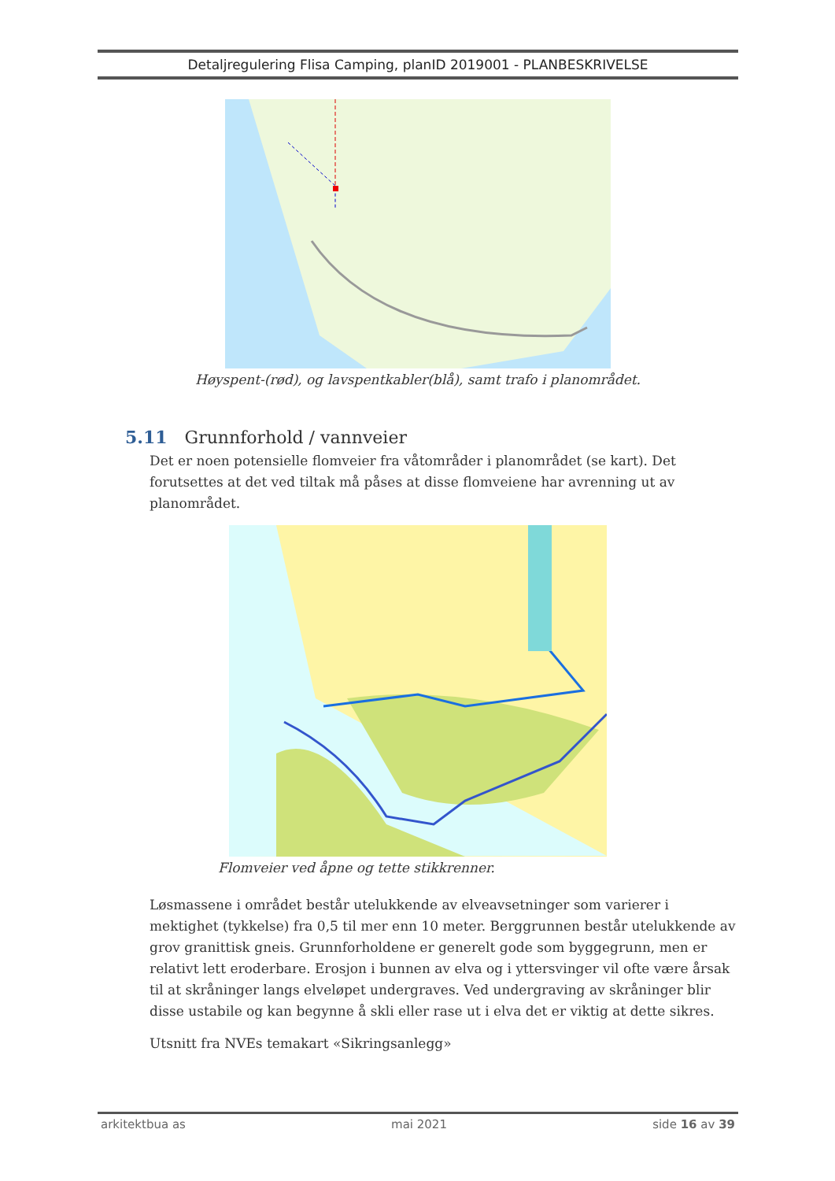Detaljregulering Flisa Camping, planID 2019001 - PLANBESKRIVELSE
Høyspent-(rød), og lavspentkabler(blå), samt trafo i planområdet.
5.11 Grunnforhold / vannveier
Det er noen potensielle flomveier fra våtområder i planområdet (se kart). Det forutsettes at det ved tiltak må påses at disse flomveiene har avrenning ut av planområdet.
Flomveier ved åpne og tette stikkrenner.
Løsmassene i området består utelukkende av elveavsetninger som varierer i mektighet (tykkelse) fra 0,5 til mer enn 10 meter. Berggrunnen består utelukkende av grov granittisk gneis. Grunnforholdene er generelt gode som byggegrunn, men er relativt lett eroderbare. Erosjon i bunnen av elva og i yttersvinger vil ofte være årsak til at skråninger langs elveløpet undergraves. Ved undergraving av skråninger blir disse ustabile og kan begynne å skli eller rase ut i elva det er viktig at dette sikres.
Utsnitt fra NVEs temakart «Sikringsanlegg»
arkitektbua as mai 2021 side 16 av 39